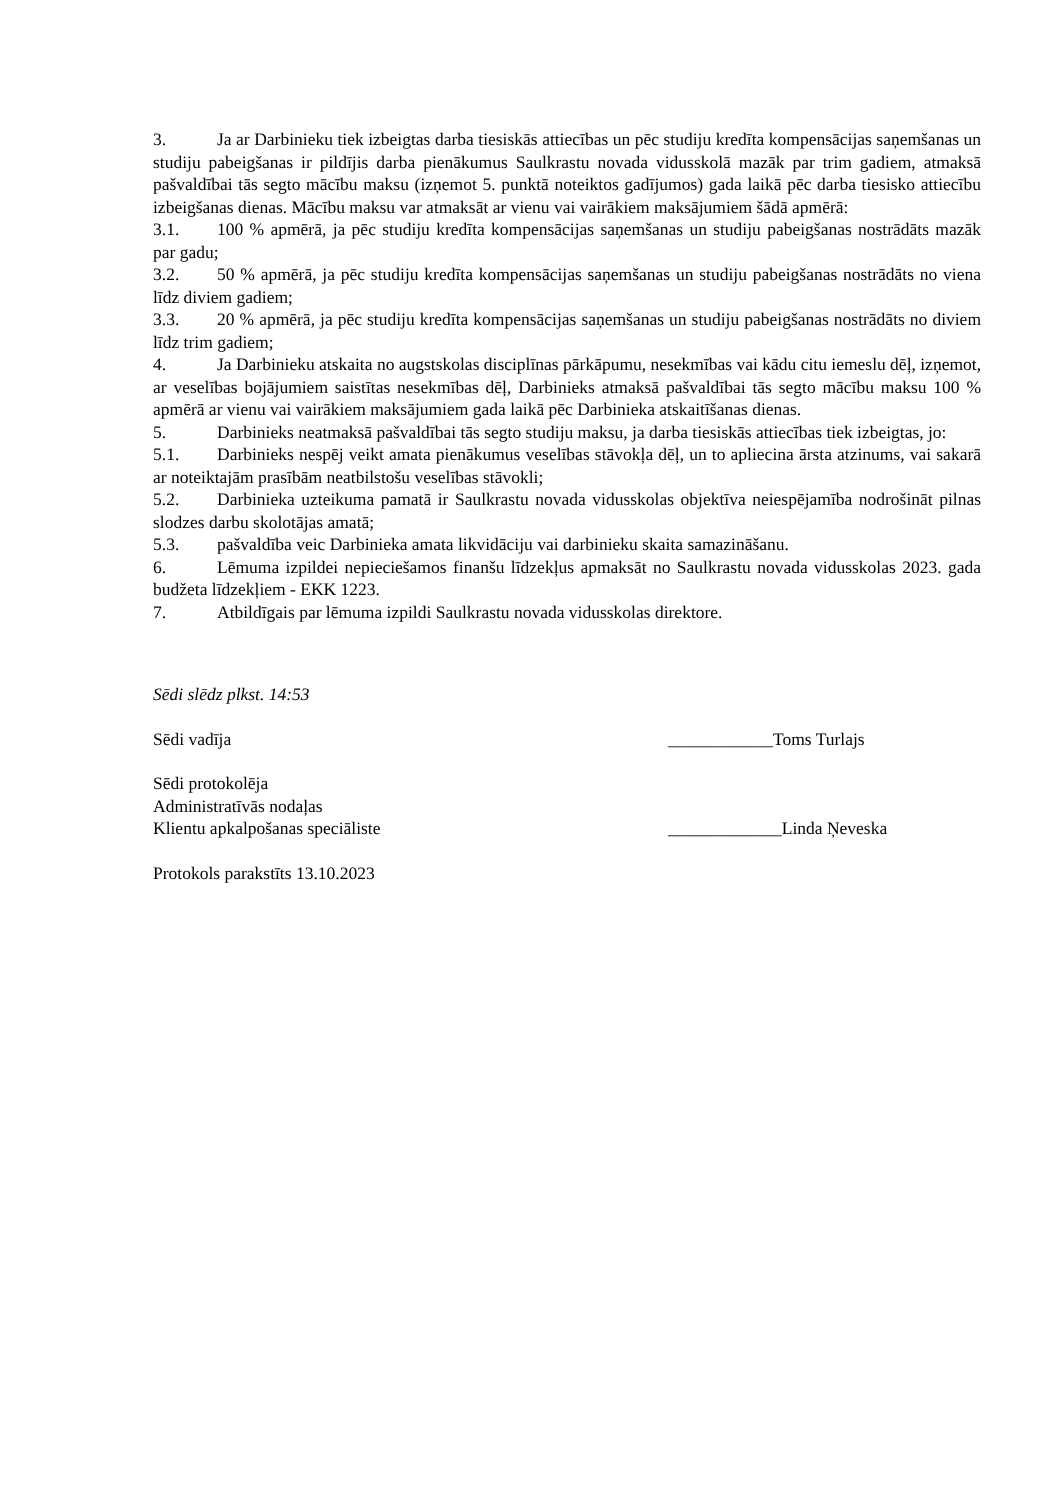3. Ja ar Darbinieku tiek izbeigtas darba tiesiskās attiecības un pēc studiju kredīta kompensācijas saņemšanas un studiju pabeigšanas ir pildījis darba pienākumus Saulkrastu novada vidusskolā mazāk par trim gadiem, atmaksā pašvaldībai tās segto mācību maksu (izņemot 5. punktā noteiktos gadījumos) gada laikā pēc darba tiesisko attiecību izbeigšanas dienas. Mācību maksu var atmaksāt ar vienu vai vairākiem maksājumiem šādā apmērā:
3.1. 100 % apmērā, ja pēc studiju kredīta kompensācijas saņemšanas un studiju pabeigšanas nostrādāts mazāk par gadu;
3.2. 50 % apmērā, ja pēc studiju kredīta kompensācijas saņemšanas un studiju pabeigšanas nostrādāts no viena līdz diviem gadiem;
3.3. 20 % apmērā, ja pēc studiju kredīta kompensācijas saņemšanas un studiju pabeigšanas nostrādāts no diviem līdz trim gadiem;
4. Ja Darbinieku atskaita no augstskolas disciplīnas pārkāpumu, nesekmības vai kādu citu iemeslu dēļ, izņemot, ar veselības bojājumiem saistītas nesekmības dēļ, Darbinieks atmaksā pašvaldībai tās segto mācību maksu 100 % apmērā ar vienu vai vairākiem maksājumiem gada laikā pēc Darbinieka atskaitīšanas dienas.
5. Darbinieks neatmaksā pašvaldībai tās segto studiju maksu, ja darba tiesiskās attiecības tiek izbeigtas, jo:
5.1. Darbinieks nespēj veikt amata pienākumus veselības stāvokļa dēļ, un to apliecina ārsta atzinums, vai sakarā ar noteiktajām prasībām neatbilstošu veselības stāvokli;
5.2. Darbinieka uzteikuma pamatā ir Saulkrastu novada vidusskolas objektīva neiespējamība nodrošināt pilnas slodzes darbu skolotājas amatā;
5.3. pašvaldība veic Darbinieka amata likvidāciju vai darbinieku skaita samazināšanu.
6. Lēmuma izpildei nepieciešamos finanšu līdzekļus apmaksāt no Saulkrastu novada vidusskolas 2023. gada budžeta līdzekļiem - EKK 1223.
7. Atbildīgais par lēmuma izpildi Saulkrastu novada vidusskolas direktore.
Sēdi slēdz plkst. 14:53
Sēdi vadīja ____________Toms Turlajs
Sēdi protokolēja
Administratīvās nodaļas
Klientu apkalpošanas speciāliste _____________Linda Ņeveska
Protokols parakstīts 13.10.2023